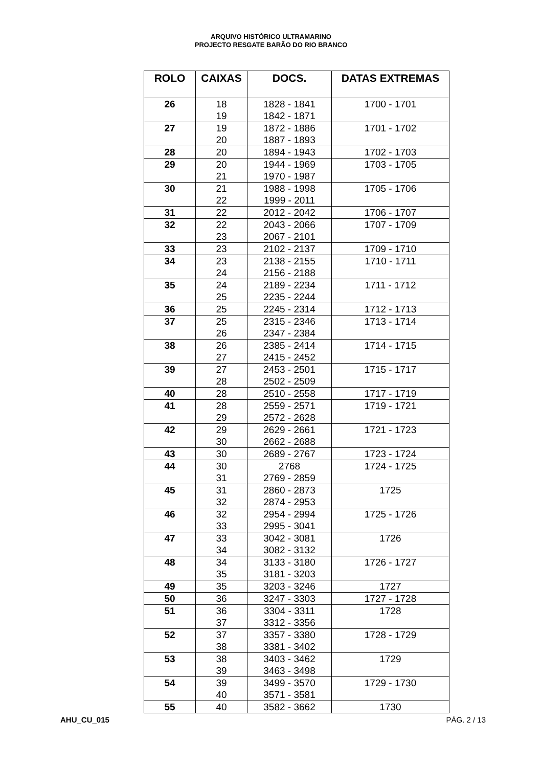ARQUIVO HISTÓRICO ULTRAMARINO
PROJECTO RESGATE BARÃO DO RIO BRANCO
| ROLO | CAIXAS | DOCS. | DATAS EXTREMAS |
| --- | --- | --- | --- |
| 26 | 18 19 | 1828 - 1841 1842 - 1871 | 1700 - 1701 |
| 27 | 19 20 | 1872 - 1886 1887 - 1893 | 1701 - 1702 |
| 28 | 20 | 1894 - 1943 | 1702 - 1703 |
| 29 | 20 21 | 1944 - 1969 1970 - 1987 | 1703 - 1705 |
| 30 | 21 22 | 1988 - 1998 1999 - 2011 | 1705 - 1706 |
| 31 | 22 | 2012 - 2042 | 1706 - 1707 |
| 32 | 22 23 | 2043 - 2066 2067 - 2101 | 1707 - 1709 |
| 33 | 23 | 2102 - 2137 | 1709 - 1710 |
| 34 | 23 24 | 2138 - 2155 2156 - 2188 | 1710 - 1711 |
| 35 | 24 25 | 2189 - 2234 2235 - 2244 | 1711 - 1712 |
| 36 | 25 | 2245 - 2314 | 1712 - 1713 |
| 37 | 25 26 | 2315 - 2346 2347 - 2384 | 1713 - 1714 |
| 38 | 26 27 | 2385 - 2414 2415 - 2452 | 1714 - 1715 |
| 39 | 27 28 | 2453 - 2501 2502 - 2509 | 1715 - 1717 |
| 40 | 28 | 2510 - 2558 | 1717 - 1719 |
| 41 | 28 29 | 2559 - 2571 2572 - 2628 | 1719 - 1721 |
| 42 | 29 30 | 2629 - 2661 2662 - 2688 | 1721 - 1723 |
| 43 | 30 | 2689 - 2767 | 1723 - 1724 |
| 44 | 30 31 | 2768 2769 - 2859 | 1724 - 1725 |
| 45 | 31 32 | 2860 - 2873 2874 - 2953 | 1725 |
| 46 | 32 33 | 2954 - 2994 2995 - 3041 | 1725 - 1726 |
| 47 | 33 34 | 3042 - 3081 3082 - 3132 | 1726 |
| 48 | 34 35 | 3133 - 3180 3181 - 3203 | 1726 - 1727 |
| 49 | 35 | 3203 - 3246 | 1727 |
| 50 | 36 | 3247 - 3303 | 1727 - 1728 |
| 51 | 36 37 | 3304 - 3311 3312 - 3356 | 1728 |
| 52 | 37 38 | 3357 - 3380 3381 - 3402 | 1728 - 1729 |
| 53 | 38 39 | 3403 - 3462 3463 - 3498 | 1729 |
| 54 | 39 40 | 3499 - 3570 3571 - 3581 | 1729 - 1730 |
| 55 | 40 | 3582 - 3662 | 1730 |
AHU_CU_015 PÁG. 2 / 13